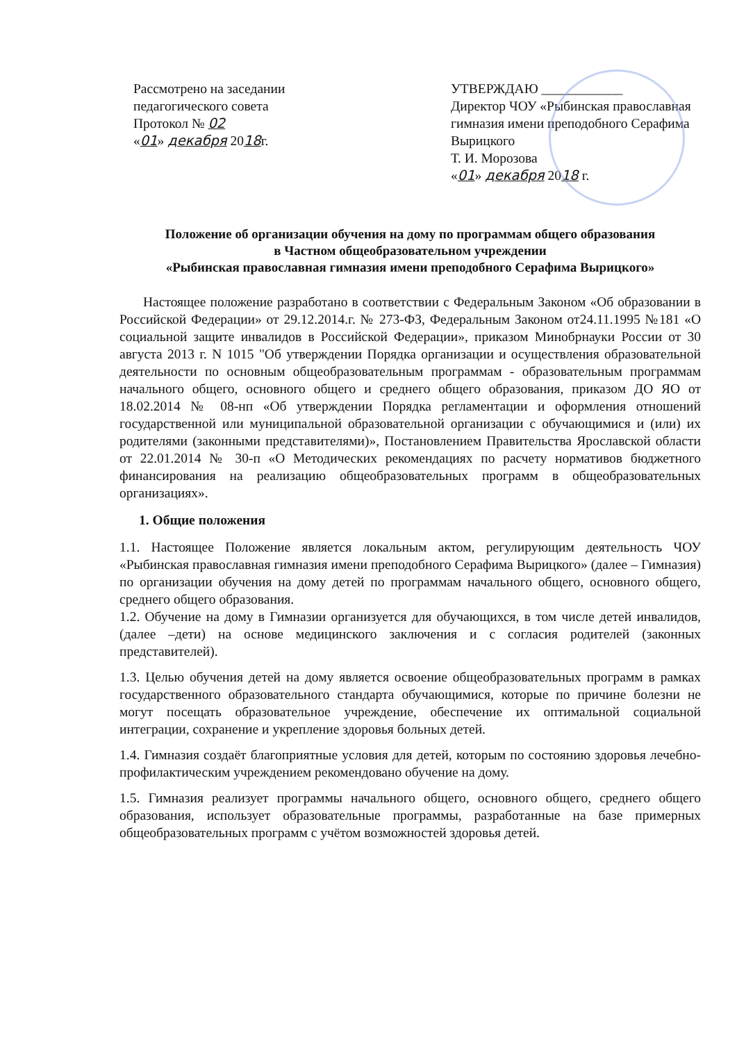Рассмотрено на заседании
педагогического совета
Протокол № 02
«01» декабря 2018г.
УТВЕРЖДАЮ ____________
Директор ЧОУ «Рыбинская православная гимназия имени преподобного Серафима Вырицкого
Т. И. Морозова
«01» декабря 2018 г.
Положение об организации обучения на дому по программам общего образования
в Частном общеобразовательном учреждении
«Рыбинская православная гимназия имени преподобного Серафима Вырицкого»
Настоящее положение разработано в соответствии с Федеральным Законом «Об образовании в Российской Федерации» от 29.12.2014.г. № 273-ФЗ, Федеральным Законом от24.11.1995 №181 «О социальной защите инвалидов в Российской Федерации», приказом Минобрнауки России от 30 августа 2013 г. N 1015 "Об утверждении Порядка организации и осуществления образовательной деятельности по основным общеобразовательным программам - образовательным программам начального общего, основного общего и среднего общего образования, приказом ДО ЯО от 18.02.2014 № 08-нп «Об утверждении Порядка регламентации и оформления отношений государственной или муниципальной образовательной организации с обучающимися и (или) их родителями (законными представителями)», Постановлением Правительства Ярославской области от 22.01.2014 № 30-п «О Методических рекомендациях по расчету нормативов бюджетного финансирования на реализацию общеобразовательных программ в общеобразовательных организациях».
1. Общие положения
1.1. Настоящее Положение является локальным актом, регулирующим деятельность ЧОУ «Рыбинская православная гимназия имени преподобного Серафима Вырицкого» (далее – Гимназия) по организации обучения на дому детей по программам начального общего, основного общего, среднего общего образования.
1.2. Обучение на дому в Гимназии организуется для обучающихся, в том числе детей инвалидов, (далее –дети) на основе медицинского заключения и с согласия родителей (законных представителей).
1.3. Целью обучения детей на дому является освоение общеобразовательных программ в рамках государственного образовательного стандарта обучающимися, которые по причине болезни не могут посещать образовательное учреждение, обеспечение их оптимальной социальной интеграции, сохранение и укрепление здоровья больных детей.
1.4. Гимназия создаёт благоприятные условия для детей, которым по состоянию здоровья лечебно-профилактическим учреждением рекомендовано обучение на дому.
1.5. Гимназия реализует программы начального общего, основного общего, среднего общего образования, использует образовательные программы, разработанные на базе примерных общеобразовательных программ с учётом возможностей здоровья детей.